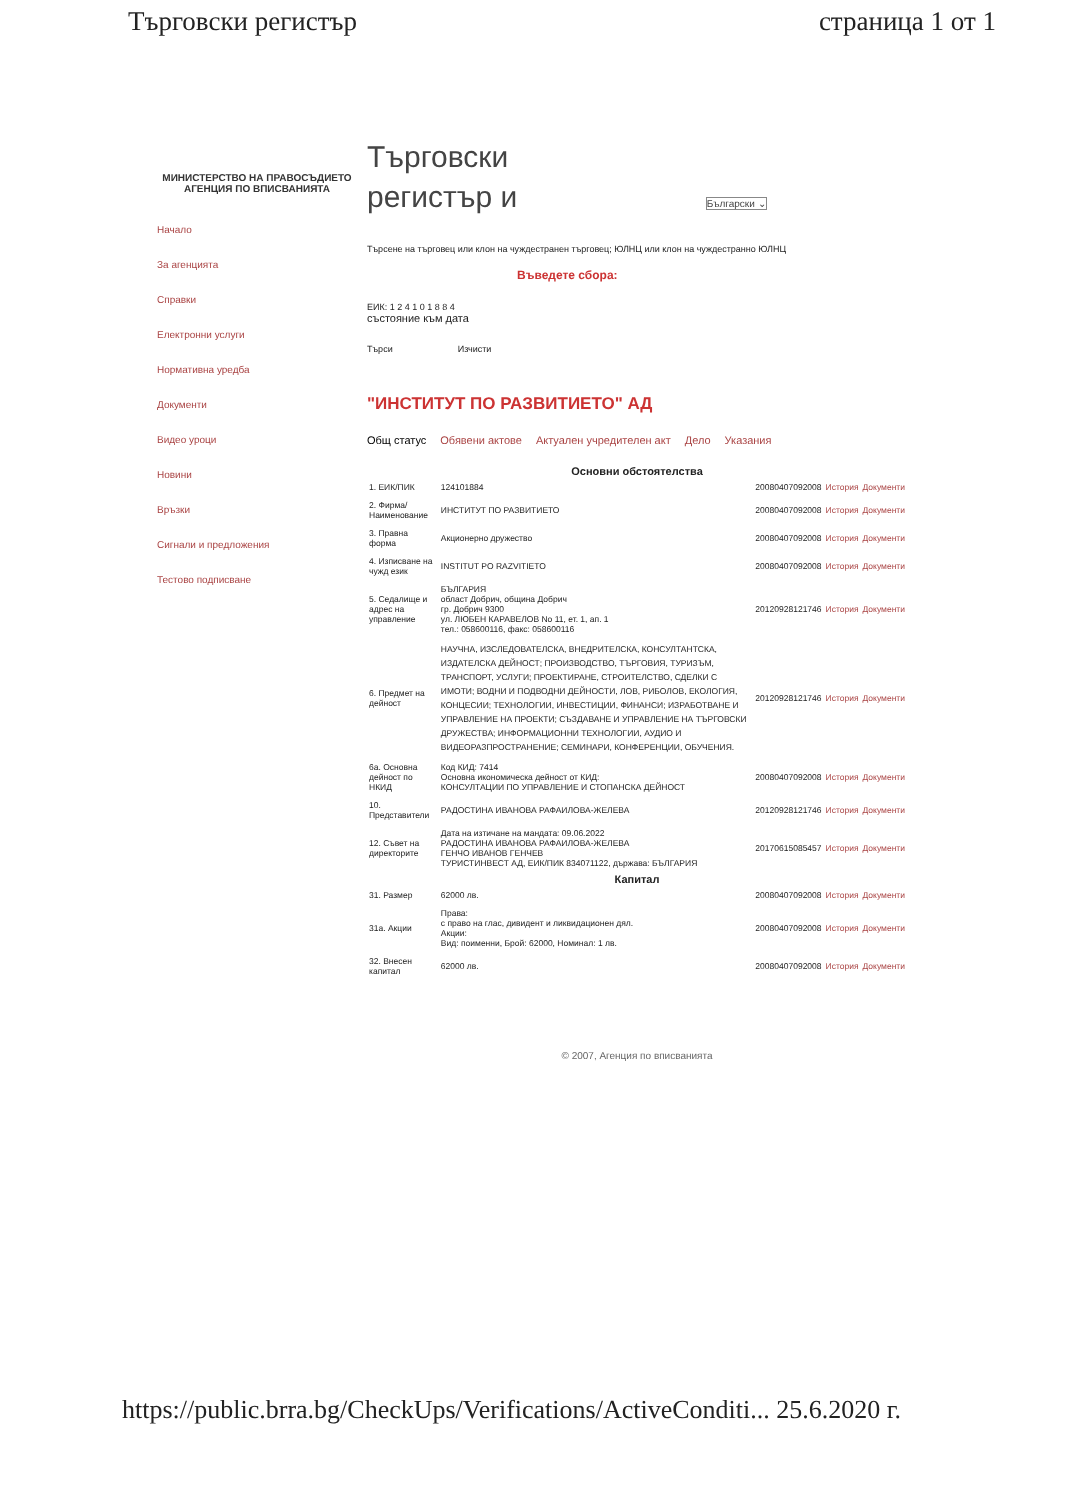Търговски регистър страница 1 от 1
МИНИСТЕРСТВО НА ПРАВОСЪДИЕТО
АГЕНЦИЯ ПО ВПИСВАНИЯТА
Начало
За агенцията
Справки
Електронни услуги
Нормативна уредба
Документи
Видео уроци
Новини
Връзки
Сигнали и предложения
Тестово подписване
Търговски
регистър и Български ⌄
Търсене на търговец или клон на чуждестранен търговец; ЮЛНЦ или клон на чуждестранно ЮЛНЦ
Въведете сбора:
ЕИК: 1 2 4 1 0 1 8 8 4
състояние към дата
Търси Изчисти
"ИНСТИТУТ ПО РАЗВИТИЕТО" АД
Общ статус Обявени актове Актуален учредителен акт Дело Указания
| Основни обстоятелства | | | | |
| --- | --- | --- | --- | --- |
| 1. ЕИК/ПИК | 124101884 | 20080407092008 | История | Документи |
| 2. Фирма/ Наименование | ИНСТИТУТ ПО РАЗВИТИЕТО | 20080407092008 | История | Документи |
| 3. Правна форма | Акционерно дружество | 20080407092008 | История | Документи |
| 4. Изписване на чужд език | INSTITUT PO RAZVITIETO | 20080407092008 | История | Документи |
| 5. Седалище и адрес на управление | БЪЛГАРИЯ област Добрич, община Добрич гр. Добрич 9300 ул. ЛЮБЕН КАРАВЕЛОВ No 11, ет. 1, ап. 1 тел.: 058600116, факс: 058600116 | 20120928121746 | История | Документи |
| 6. Предмет на дейност | НАУЧНА, ИЗСЛЕДОВАТЕЛСКА, ВНЕДРИТЕЛСКА, КОНСУЛТАНТСКА, ИЗДАТЕЛСКА ДЕЙНОСТ; ПРОИЗВОДСТВО, ТЪРГОВИЯ, ТУРИЗЪМ, ТРАНСПОРТ, УСЛУГИ; ПРОЕКТИРАНЕ, СТРОИТЕЛСТВО, СДЕЛКИ С ИМОТИ; ВОДНИ И ПОДВОДНИ ДЕЙНОСТИ, ЛОВ, РИБОЛОВ, ЕКОЛОГИЯ, КОНЦЕСИИ; ТЕХНОЛОГИИ, ИНВЕСТИЦИИ, ФИНАНСИ; ИЗРАБОТВАНЕ И УПРАВЛЕНИЕ НА ПРОЕКТИ; СЪЗДАВАНЕ И УПРАВЛЕНИЕ НА ТЪРГОВСКИ ДРУЖЕСТВА; ИНФОРМАЦИОННИ ТЕХНОЛОГИИ, АУДИО И ВИДЕОРАЗПРОСТРАНЕНИЕ; СЕМИНАРИ, КОНФЕРЕНЦИИ, ОБУЧЕНИЯ. | 20120928121746 | История | Документи |
| 6а. Основна дейност по НКИД | Код КИД: 7414 Основна икономическа дейност от КИД: КОНСУЛТАЦИИ ПО УПРАВЛЕНИЕ И СТОПАНСКА ДЕЙНОСТ | 20080407092008 | История | Документи |
| 10. Представители | РАДОСТИНА ИВАНОВА РАФАИЛОВА-ЖЕЛЕВА | 20120928121746 | История | Документи |
| 12. Съвет на директорите | Дата на изтичане на мандата: 09.06.2022 РАДОСТИНА ИВАНОВА РАФАИЛОВА-ЖЕЛЕВА ГЕНЧО ИВАНОВ ГЕНЧЕВ ТУРИСТИНВЕСТ АД, ЕИК/ПИК 834071122, държава: БЪЛГАРИЯ | 20170615085457 | История | Документи |
| Капитал | | | | |
| 31. Размер | 62000 лв. | 20080407092008 | История | Документи |
| 31а. Акции | Права: с право на глас, дивидент и ликвидационен дял. Акции: Вид: поименни, Брой: 62000, Номинал: 1 лв. | 20080407092008 | История | Документи |
| 32. Внесен капитал | 62000 лв. | 20080407092008 | История | Документи |
© 2007, Агенция по вписванията
https://public.brra.bg/CheckUps/Verifications/ActiveConditi... 25.6.2020 г.